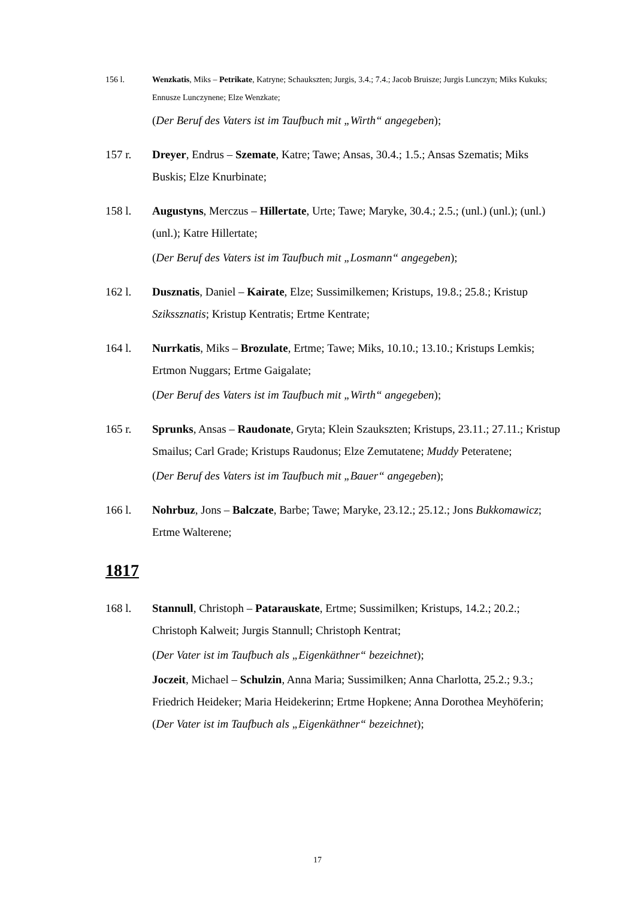156 l. Wenzkatis, Miks – Petrikate, Katryne; Schaukszten; Jurgis, 3.4.; 7.4.; Jacob Bruisze; Jurgis Lunczyn; Miks Kukuks; Ennusze Lunczynene; Elze Wenzkate;
(Der Beruf des Vaters ist im Taufbuch mit „Wirth“ angegeben);
157 r. Dreyer, Endrus – Szemate, Katre; Tawe; Ansas, 30.4.; 1.5.; Ansas Szematis; Miks Buskis; Elze Knurbinate;
158 l. Augustyns, Merczus – Hillertate, Urte; Tawe; Maryke, 30.4.; 2.5.; (unl.) (unl.); (unl.) (unl.); Katre Hillertate;
(Der Beruf des Vaters ist im Taufbuch mit „Losmann“ angegeben);
162 l. Dusznatis, Daniel – Kairate, Elze; Sussimilkemen; Kristups, 19.8.; 25.8.; Kristup Szikssznatis; Kristup Kentratis; Ertme Kentrate;
164 l. Nurrkatis, Miks – Brozulate, Ertme; Tawe; Miks, 10.10.; 13.10.; Kristups Lemkis; Ertmon Nuggars; Ertme Gaigalate;
(Der Beruf des Vaters ist im Taufbuch mit „Wirth“ angegeben);
165 r. Sprunks, Ansas – Raudonate, Gryta; Klein Szaukszten; Kristups, 23.11.; 27.11.; Kristup Smailus; Carl Grade; Kristups Raudonus; Elze Zemutatene; Muddy Peteratene;
(Der Beruf des Vaters ist im Taufbuch mit „Bauer“ angegeben);
166 l. Nohrbuz, Jons – Balczate, Barbe; Tawe; Maryke, 23.12.; 25.12.; Jons Bukkomawicz; Ertme Walterene;
1817
168 l. Stannull, Christoph – Patarauskate, Ertme; Sussimilken; Kristups, 14.2.; 20.2.; Christoph Kalweit; Jurgis Stannull; Christoph Kentrat;
(Der Vater ist im Taufbuch als „Eigenkäthner“ bezeichnet);
Joczeit, Michael – Schulzin, Anna Maria; Sussimilken; Anna Charlotta, 25.2.; 9.3.; Friedrich Heideker; Maria Heidekerinn; Ertme Hopkene; Anna Dorothea Meyhöferin;
(Der Vater ist im Taufbuch als „Eigenkäthner“ bezeichnet);
17